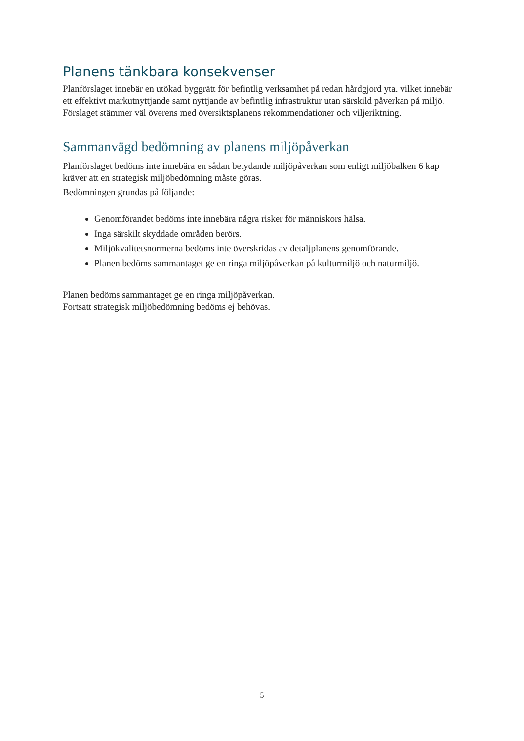Planens tänkbara konsekvenser
Planförslaget innebär en utökad byggrätt för befintlig verksamhet på redan hårdgjord yta. vilket innebär ett effektivt markutnyttjande samt nyttjande av befintlig infrastruktur utan särskild påverkan på miljö. Förslaget stämmer väl överens med översiktsplanens rekommendationer och viljeriktning.
Sammanvägd bedömning av planens miljöpåverkan
Planförslaget bedöms inte innebära en sådan betydande miljöpåverkan som enligt miljöbalken 6 kap kräver att en strategisk miljöbedömning måste göras.
Bedömningen grundas på följande:
Genomförandet bedöms inte innebära några risker för människors hälsa.
Inga särskilt skyddade områden berörs.
Miljökvalitetsnormerna bedöms inte överskridas av detaljplanens genomförande.
Planen bedöms sammantaget ge en ringa miljöpåverkan på kulturmiljö och naturmiljö.
Planen bedöms sammantaget ge en ringa miljöpåverkan.
Fortsatt strategisk miljöbedömning bedöms ej behövas.
5